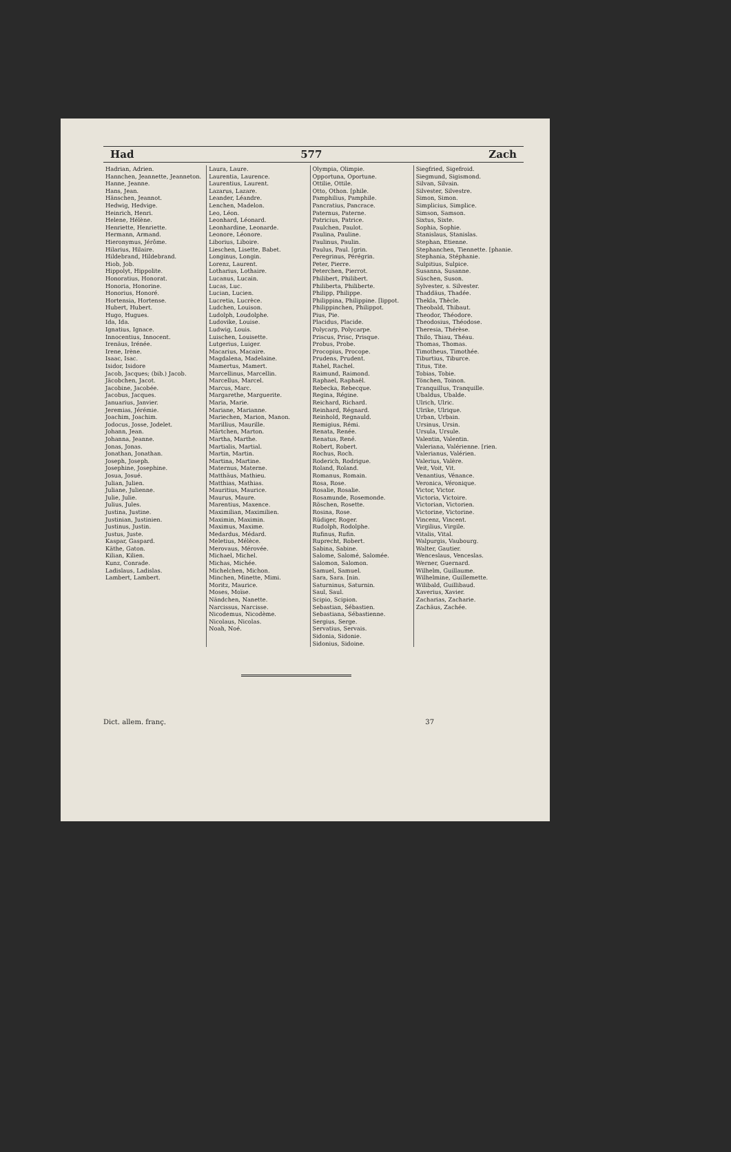Had 577 Zach
Hadrian, Adrien.
Hannchen, Jeannette, Jeanneton.
Hanne, Jeanne.
Hans, Jean.
Hänschen, Jeannot.
Hedwig, Hedvige.
Heinrich, Henri.
Helene, Hélène.
Henriette, Henriette.
Hermann, Armand.
Hieronymus, Jérôme.
Hilarius, Hilaire.
Hildebrand, Hildebrand.
Hiob, Job.
Hippolyt, Hippolite.
Honoratius, Honorat.
Honoria, Honorine.
Honorius, Honoré.
Hortensia, Hortense.
Hubert, Hubert.
Hugo, Hugues.
Ida, Ida.
Ignatius, Ignace.
Innocentius, Innocent.
Irenäus, Irénée.
Irene, Irène.
Isaac, Isac.
Isidor, Isidore
Jacob, Jacques; (bib.) Jacob.
Jäcobchen, Jacot.
Jacobine, Jacobée.
Jacobus, Jacques.
Januarius, Janvier.
Jeremias, Jérémie.
Joachim, Joachim.
Jodocus, Josse, Jodelet.
Johann, Jean.
Johanna, Jeanne.
Jonas, Jonas.
Jonathan, Jonathan.
Joseph, Joseph.
Josephine, Josephine.
Josua, Josué.
Julian, Julien.
Juliane, Julienne.
Julie, Julie.
Julius, Jules.
Justina, Justine.
Justinian, Justinien.
Justinus, Justin.
Justus, Juste.
Kaspar, Gaspard.
Käthe, Gaton.
Kilian, Kilien.
Kunz, Conrade.
Ladislaus, Ladislas.
Lambert, Lambert.
Laura, Laure.
Laurentia, Laurence.
Laurentius, Laurent.
Lazarus, Lazare.
Leander, Léandre.
Lenchen, Madelon.
Leo, Léon.
Leonhard, Léonard.
Leonhardine, Leonarde.
Leonore, Léonore.
Liborius, Liboire.
Lieschen, Lisette, Babet.
Longinus, Longin.
Lorenz, Laurent.
Lotharius, Lothaire.
Lucanus, Lucain.
Lucas, Luc.
Lucian, Lucien.
Lucretia, Lucrèce.
Ludchen, Louison.
Ludolph, Loudolphe.
Ludovike, Louise.
Ludwig, Louis.
Luischen, Louisette.
Lutgerius, Luiger.
Macarius, Macaire.
Magdalena, Madelaine.
Mamertus, Mamert.
Marcellinus, Marcellin.
Marcellus, Marcel.
Marcus, Marc.
Margarethe, Marguerite.
Maria, Marie.
Mariane, Marianne.
Mariechen, Marion, Manon.
Marillius, Maurille.
Märtchen, Marton.
Martha, Marthe.
Martialis, Martial.
Martin, Martin.
Martina, Martine.
Maternus, Materne.
Matthäus, Mathieu.
Matthias, Mathias.
Mauritius, Maurice.
Maurus, Maure.
Marentius, Maxence.
Maximilian, Maximilien.
Maximin, Maximin.
Maximus, Maxime.
Medardus, Médard.
Meletius, Mélèce.
Merovaus, Mérovée.
Michael, Michel.
Michas, Michée.
Michelchen, Michon.
Minchen, Minette, Mimi.
Moritz, Maurice.
Moses, Moïse.
Nändchen, Nanette.
Narcissus, Narcisse.
Nicodemus, Nicodème.
Nicolaus, Nicolas.
Noah, Noé.
Olympia, Olimpie.
Opportuna, Oportune.
Ottilie, Ottile.
Otto, Othon. [phile.
Pamphilius, Pamphile.
Pancratius, Pancrace.
Paternus, Paterne.
Patricius, Patrice.
Paulchen, Paulot.
Paulina, Pauline.
Paulinus, Paulin.
Paulus, Paul. [grin.
Peregrinus, Pérégrin.
Peter, Pierre.
Peterchen, Pierrot.
Philibert, Philibert.
Philiberta, Philiberte.
Philipp, Philippe.
Philippina, Philippine. [lippot.
Philippinchen, Philippot.
Pius, Pie.
Placidus, Placide.
Polycarp, Polycarpe.
Priscus, Prisc, Prisque.
Probus, Probe.
Procopius, Procope.
Prudens, Prudent.
Rahel, Rachel.
Raimund, Raimond.
Raphael, Raphaël.
Rebecka, Rebecque.
Regina, Régine.
Reichard, Richard.
Reinhard, Régnard.
Reinhold, Regnauld.
Remigius, Rémi.
Renata, Renée.
Renatus, René.
Robert, Robert.
Rochus, Roch.
Roderich, Rodrigue.
Roland, Roland.
Romanus, Romain.
Rosa, Rose.
Rosalie, Rosalie.
Rosamunde, Rosemonde.
Röschen, Rosette.
Rosina, Rose.
Rüdiger, Roger.
Rudolph, Rodolphe.
Rufinus, Rufin.
Ruprecht, Robert.
Sabina, Sabine.
Salome, Salomé, Salomée.
Salomon, Salomon.
Samuel, Samuel.
Sara, Sara. [nin.
Saturninus, Saturnin.
Saul, Saul.
Scipio, Scipion.
Sebastian, Sébastien.
Sebastiana, Sébastienne.
Sergius, Serge.
Servatius, Servais.
Sidonia, Sidonie.
Sidonius, Sidoine.
Siegfried, Sigefroid.
Siegmund, Sigismond.
Silvan, Silvain.
Silvester, Silvestre.
Simon, Simon.
Simplicius, Simplice.
Simson, Samson.
Sixtus, Sixte.
Sophia, Sophie.
Stanislaus, Stanislas.
Stephan, Etienne.
Stephanchen, Tiennette. [phanie.
Stephania, Stéphanie.
Sulpitius, Sulpice.
Susanna, Susanne.
Süschen, Suson.
Sylvester, s. Silvester.
Thaddäus, Thadée.
Thekla, Thècle.
Theobald, Thibaut.
Theodor, Théodore.
Theodosius, Théodose.
Theresia, Thérèse.
Thilo, Thiau, Théau.
Thomas, Thomas.
Timotheus, Timothée.
Tiburtius, Tiburce.
Titus, Tite.
Tobias, Tobie.
Tönchen, Toinon.
Tranquillus, Tranquille.
Ubaldus, Ubalde.
Ulrich, Ulric.
Ulrike, Ulrique.
Urban, Urbain.
Ursinus, Ursin.
Ursula, Ursule.
Valentin, Valentin.
Valeriana, Valérienne. [rien.
Valerianus, Valérien.
Valerius, Valère.
Veit, Voit, Vit.
Venantius, Vénance.
Veronica, Véronique.
Victor, Victor.
Victoria, Victoire.
Victorian, Victorien.
Victorine, Victorine.
Vincenz, Vincent.
Virgilius, Virgile.
Vitalis, Vital.
Walpurgis, Vaubourg.
Walter, Gautier.
Wenceslaus, Venceslas.
Werner, Guernard.
Wilhelm, Guillaume.
Wilhelmine, Guillemette.
Wilibald, Guillibaud.
Xaverius, Xavier.
Zacharias, Zacharie.
Zachäus, Zachée.
Dict. allem. franç. 37